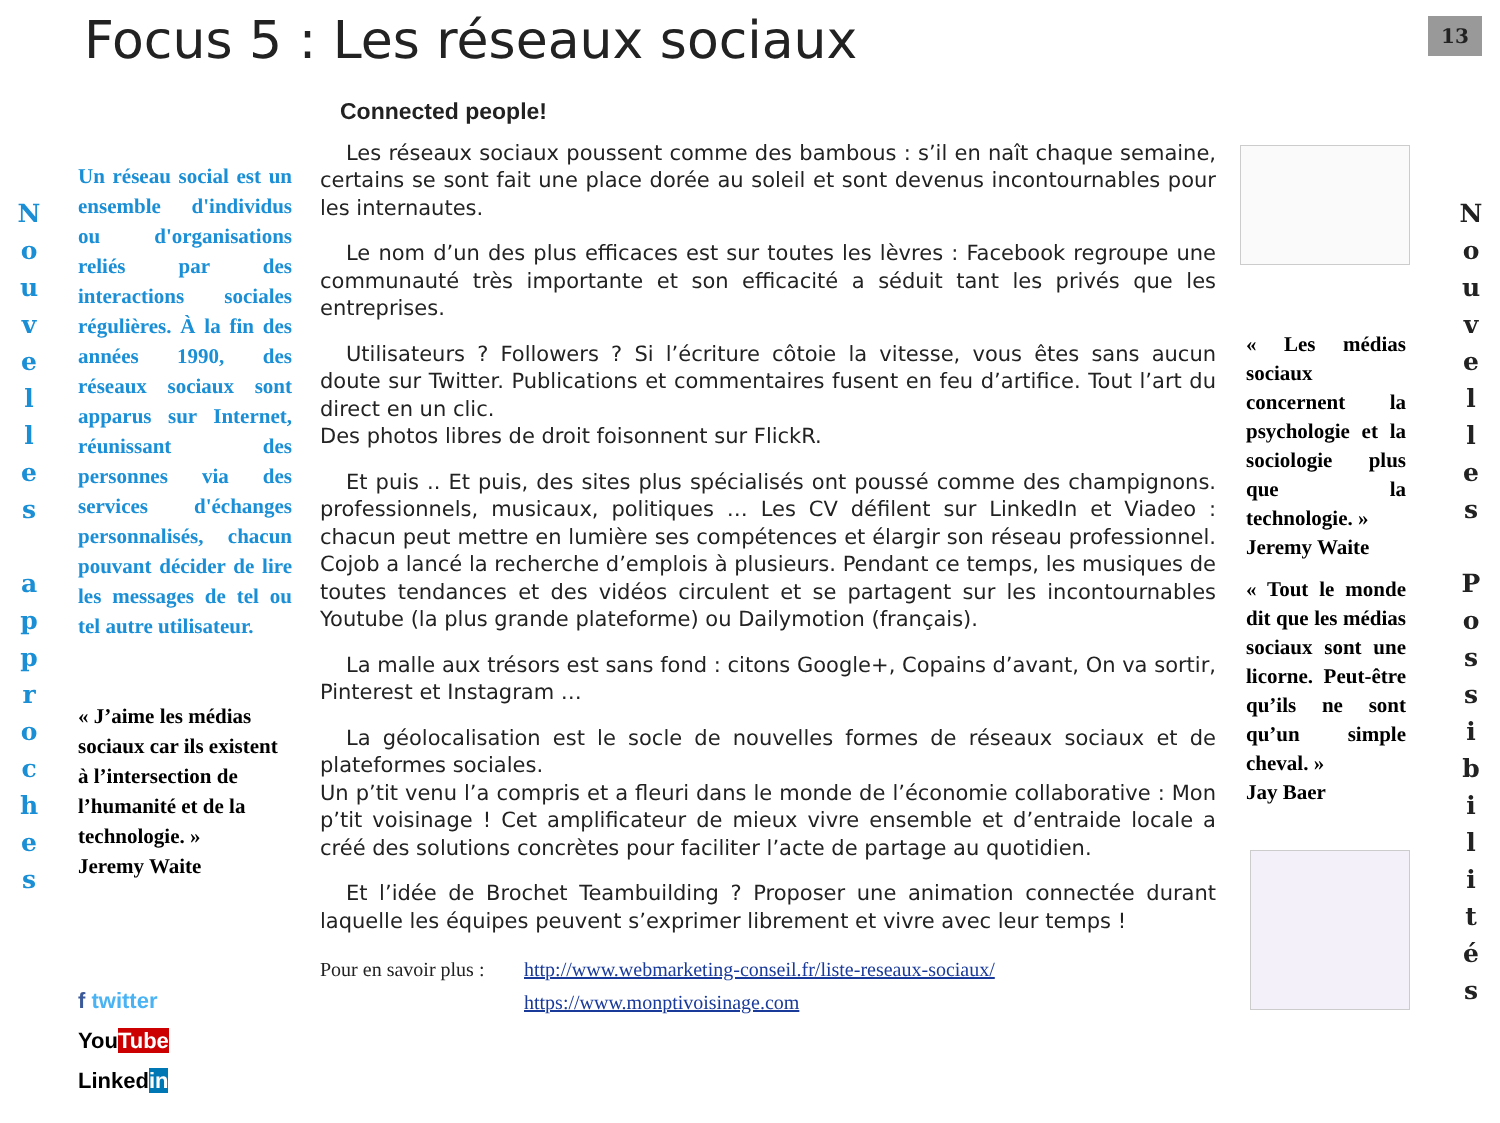Focus 5 : Les réseaux sociaux 13
N
o
u
v
e
l
l
e
s
a
p
p
r
o
c
h
e
s
N
o
u
v
e
l
l
e
s
P
o
s
s
i
b
i
l
i
t
é
s
Un réseau social est un ensemble d'individus ou d'organisations reliés par des interactions sociales régulières. À la fin des années 1990, des réseaux sociaux sont apparus sur Internet, réunissant des personnes via des services d'échanges personnalisés, chacun pouvant décider de lire les messages de tel ou tel autre utilisateur.
« J’aime les médias sociaux car ils existent à l’intersection de l’humanité et de la technologie. »
Jeremy Waite
f twitter
YouTube
Linkedin
Connected people!
Les réseaux sociaux poussent comme des bambous : s’il en naît chaque semaine, certains se sont fait une place dorée au soleil et sont devenus incontournables pour les internautes.
Le nom d’un des plus efficaces est sur toutes les lèvres : Facebook regroupe une communauté très importante et son efficacité a séduit tant les privés que les entreprises.
Utilisateurs ? Followers ? Si l’écriture côtoie la vitesse, vous êtes sans aucun doute sur Twitter. Publications et commentaires fusent en feu d’artifice. Tout l’art du direct en un clic.
Des photos libres de droit foisonnent sur FlickR.
Et puis .. Et puis, des sites plus spécialisés ont poussé comme des champignons. professionnels, musicaux, politiques … Les CV défilent sur LinkedIn et Viadeo : chacun peut mettre en lumière ses compétences et élargir son réseau professionnel. Cojob a lancé la recherche d’emplois à plusieurs. Pendant ce temps, les musiques de toutes tendances et des vidéos circulent et se partagent sur les incontournables Youtube (la plus grande plateforme) ou Dailymotion (français).
La malle aux trésors est sans fond : citons Google+, Copains d’avant, On va sortir, Pinterest et Instagram …
La géolocalisation est le socle de nouvelles formes de réseaux sociaux et de plateformes sociales.
Un p’tit venu l’a compris et a fleuri dans le monde de l’économie collaborative : Mon p’tit voisinage ! Cet amplificateur de mieux vivre ensemble et d’entraide locale a créé des solutions concrètes pour faciliter l’acte de partage au quotidien.
Et l’idée de Brochet Teambuilding ? Proposer une animation connectée durant laquelle les équipes peuvent s’exprimer librement et vivre avec leur temps !
Pour en savoir plus : http://www.webmarketing-conseil.fr/liste-reseaux-sociaux/
https://www.monptivoisinage.com
« Les médias sociaux concernent la psychologie et la sociologie plus que la technologie. »
Jeremy Waite
« Tout le monde dit que les médias sociaux sont une licorne. Peut-être qu’ils ne sont qu’un simple cheval. »
Jay Baer